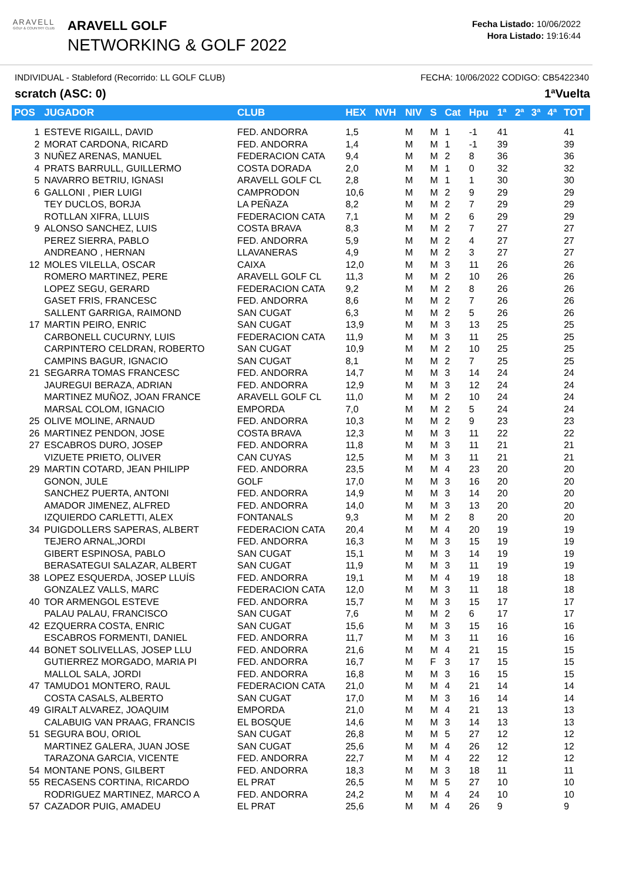ARAVELL
GOLF & COUNTRY CLUB
ARAVELL GOLF
NETWORKING & GOLF 2022
Fecha Listado: 10/06/2022
Hora Listado: 19:16:44
INDIVIDUAL - Stableford (Recorrido: LL GOLF CLUB) FECHA: 10/06/2022 CODIGO: CB5422340
scratch (ASC: 0) 1ªVuelta
| POS | JUGADOR | CLUB | HEX | NVH | NIV | S | Cat | Hpu | 1ª | 2ª | 3ª | 4ª | TOT |
| --- | --- | --- | --- | --- | --- | --- | --- | --- | --- | --- | --- | --- | --- |
| 1 | ESTEVE RIGAILL, DAVID | FED. ANDORRA | 1,5 | | M | M | 1 | -1 | 41 | | | | 41 |
| 2 | MORAT CARDONA, RICARD | FED. ANDORRA | 1,4 | | M | M | 1 | -1 | 39 | | | | 39 |
| 3 | NUÑEZ ARENAS, MANUEL | FEDERACION CATA | 9,4 | | M | M | 2 | 8 | 36 | | | | 36 |
| 4 | PRATS BARRULL, GUILLERMO | COSTA DORADA | 2,0 | | M | M | 1 | 0 | 32 | | | | 32 |
| 5 | NAVARRO BETRIU, IGNASI | ARAVELL GOLF CL | 2,8 | | M | M | 1 | 1 | 30 | | | | 30 |
| 6 | GALLONI , PIER LUIGI | CAMPRODON | 10,6 | | M | M | 2 | 9 | 29 | | | | 29 |
| | TEY DUCLOS, BORJA | LA PEÑAZA | 8,2 | | M | M | 2 | 7 | 29 | | | | 29 |
| | ROTLLAN XIFRA, LLUIS | FEDERACION CATA | 7,1 | | M | M | 2 | 6 | 29 | | | | 29 |
| 9 | ALONSO SANCHEZ, LUIS | COSTA BRAVA | 8,3 | | M | M | 2 | 7 | 27 | | | | 27 |
| | PEREZ SIERRA, PABLO | FED. ANDORRA | 5,9 | | M | M | 2 | 4 | 27 | | | | 27 |
| | ANDREANO , HERNAN | LLAVANERAS | 4,9 | | M | M | 2 | 3 | 27 | | | | 27 |
| 12 | MOLES VILELLA, OSCAR | CAIXA | 12,0 | | M | M | 3 | 11 | 26 | | | | 26 |
| | ROMERO MARTINEZ, PERE | ARAVELL GOLF CL | 11,3 | | M | M | 2 | 10 | 26 | | | | 26 |
| | LOPEZ SEGU, GERARD | FEDERACION CATA | 9,2 | | M | M | 2 | 8 | 26 | | | | 26 |
| | GASET FRIS, FRANCESC | FED. ANDORRA | 8,6 | | M | M | 2 | 7 | 26 | | | | 26 |
| | SALLENT GARRIGA, RAIMOND | SAN CUGAT | 6,3 | | M | M | 2 | 5 | 26 | | | | 26 |
| 17 | MARTIN PEIRO, ENRIC | SAN CUGAT | 13,9 | | M | M | 3 | 13 | 25 | | | | 25 |
| | CARBONELL CUCURNY, LUIS | FEDERACION CATA | 11,9 | | M | M | 3 | 11 | 25 | | | | 25 |
| | CARPINTERO CELDRAN, ROBERTO | SAN CUGAT | 10,9 | | M | M | 2 | 10 | 25 | | | | 25 |
| | CAMPINS BAGUR, IGNACIO | SAN CUGAT | 8,1 | | M | M | 2 | 7 | 25 | | | | 25 |
| 21 | SEGARRA TOMAS FRANCESC | FED. ANDORRA | 14,7 | | M | M | 3 | 14 | 24 | | | | 24 |
| | JAUREGUI BERAZA, ADRIAN | FED. ANDORRA | 12,9 | | M | M | 3 | 12 | 24 | | | | 24 |
| | MARTINEZ MUÑOZ, JOAN FRANCE | ARAVELL GOLF CL | 11,0 | | M | M | 2 | 10 | 24 | | | | 24 |
| | MARSAL COLOM, IGNACIO | EMPORDA | 7,0 | | M | M | 2 | 5 | 24 | | | | 24 |
| 25 | OLIVE MOLINE, ARNAUD | FED. ANDORRA | 10,3 | | M | M | 2 | 9 | 23 | | | | 23 |
| 26 | MARTINEZ PENDON, JOSE | COSTA BRAVA | 12,3 | | M | M | 3 | 11 | 22 | | | | 22 |
| 27 | ESCABROS DURO, JOSEP | FED. ANDORRA | 11,8 | | M | M | 3 | 11 | 21 | | | | 21 |
| | VIZUETE PRIETO, OLIVER | CAN CUYAS | 12,5 | | M | M | 3 | 11 | 21 | | | | 21 |
| 29 | MARTIN COTARD, JEAN PHILIPP | FED. ANDORRA | 23,5 | | M | M | 4 | 23 | 20 | | | | 20 |
| | GONON, JULE | GOLF | 17,0 | | M | M | 3 | 16 | 20 | | | | 20 |
| | SANCHEZ PUERTA, ANTONI | FED. ANDORRA | 14,9 | | M | M | 3 | 14 | 20 | | | | 20 |
| | AMADOR JIMENEZ, ALFRED | FED. ANDORRA | 14,0 | | M | M | 3 | 13 | 20 | | | | 20 |
| | IZQUIERDO CARLETTI, ALEX | FONTANALS | 9,3 | | M | M | 2 | 8 | 20 | | | | 20 |
| 34 | PUIGDOLLERS SAPERAS, ALBERT | FEDERACION CATA | 20,4 | | M | M | 4 | 20 | 19 | | | | 19 |
| | TEJERO ARNAL,JORDI | FED. ANDORRA | 16,3 | | M | M | 3 | 15 | 19 | | | | 19 |
| | GIBERT ESPINOSA, PABLO | SAN CUGAT | 15,1 | | M | M | 3 | 14 | 19 | | | | 19 |
| | BERASATEGUI SALAZAR, ALBERT | SAN CUGAT | 11,9 | | M | M | 3 | 11 | 19 | | | | 19 |
| 38 | LOPEZ ESQUERDA, JOSEP LLUÍS | FED. ANDORRA | 19,1 | | M | M | 4 | 19 | 18 | | | | 18 |
| | GONZALEZ VALLS, MARC | FEDERACION CATA | 12,0 | | M | M | 3 | 11 | 18 | | | | 18 |
| 40 | TOR ARMENGOL ESTEVE | FED. ANDORRA | 15,7 | | M | M | 3 | 15 | 17 | | | | 17 |
| | PALAU PALAU, FRANCISCO | SAN CUGAT | 7,6 | | M | M | 2 | 6 | 17 | | | | 17 |
| 42 | EZQUERRA COSTA, ENRIC | SAN CUGAT | 15,6 | | M | M | 3 | 15 | 16 | | | | 16 |
| | ESCABROS FORMENTI, DANIEL | FED. ANDORRA | 11,7 | | M | M | 3 | 11 | 16 | | | | 16 |
| 44 | BONET SOLIVELLAS, JOSEP LLU | FED. ANDORRA | 21,6 | | M | M | 4 | 21 | 15 | | | | 15 |
| | GUTIERREZ MORGADO, MARIA PI | FED. ANDORRA | 16,7 | | M | F | 3 | 17 | 15 | | | | 15 |
| | MALLOL SALA, JORDI | FED. ANDORRA | 16,8 | | M | M | 3 | 16 | 15 | | | | 15 |
| 47 | TAMUDO1 MONTERO, RAUL | FEDERACION CATA | 21,0 | | M | M | 4 | 21 | 14 | | | | 14 |
| | COSTA CASALS, ALBERTO | SAN CUGAT | 17,0 | | M | M | 3 | 16 | 14 | | | | 14 |
| 49 | GIRALT ALVAREZ, JOAQUIM | EMPORDA | 21,0 | | M | M | 4 | 21 | 13 | | | | 13 |
| | CALABUIG VAN PRAAG, FRANCIS | EL BOSQUE | 14,6 | | M | M | 3 | 14 | 13 | | | | 13 |
| 51 | SEGURA BOU, ORIOL | SAN CUGAT | 26,8 | | M | M | 5 | 27 | 12 | | | | 12 |
| | MARTINEZ GALERA, JUAN JOSE | SAN CUGAT | 25,6 | | M | M | 4 | 26 | 12 | | | | 12 |
| | TARAZONA GARCIA, VICENTE | FED. ANDORRA | 22,7 | | M | M | 4 | 22 | 12 | | | | 12 |
| 54 | MONTANE PONS, GILBERT | FED. ANDORRA | 18,3 | | M | M | 3 | 18 | 11 | | | | 11 |
| 55 | RECASENS CORTINA, RICARDO | EL PRAT | 26,5 | | M | M | 5 | 27 | 10 | | | | 10 |
| | RODRIGUEZ MARTINEZ, MARCO A | FED. ANDORRA | 24,2 | | M | M | 4 | 24 | 10 | | | | 10 |
| 57 | CAZADOR PUIG, AMADEU | EL PRAT | 25,6 | | M | M | 4 | 26 | 9 | | | | 9 |